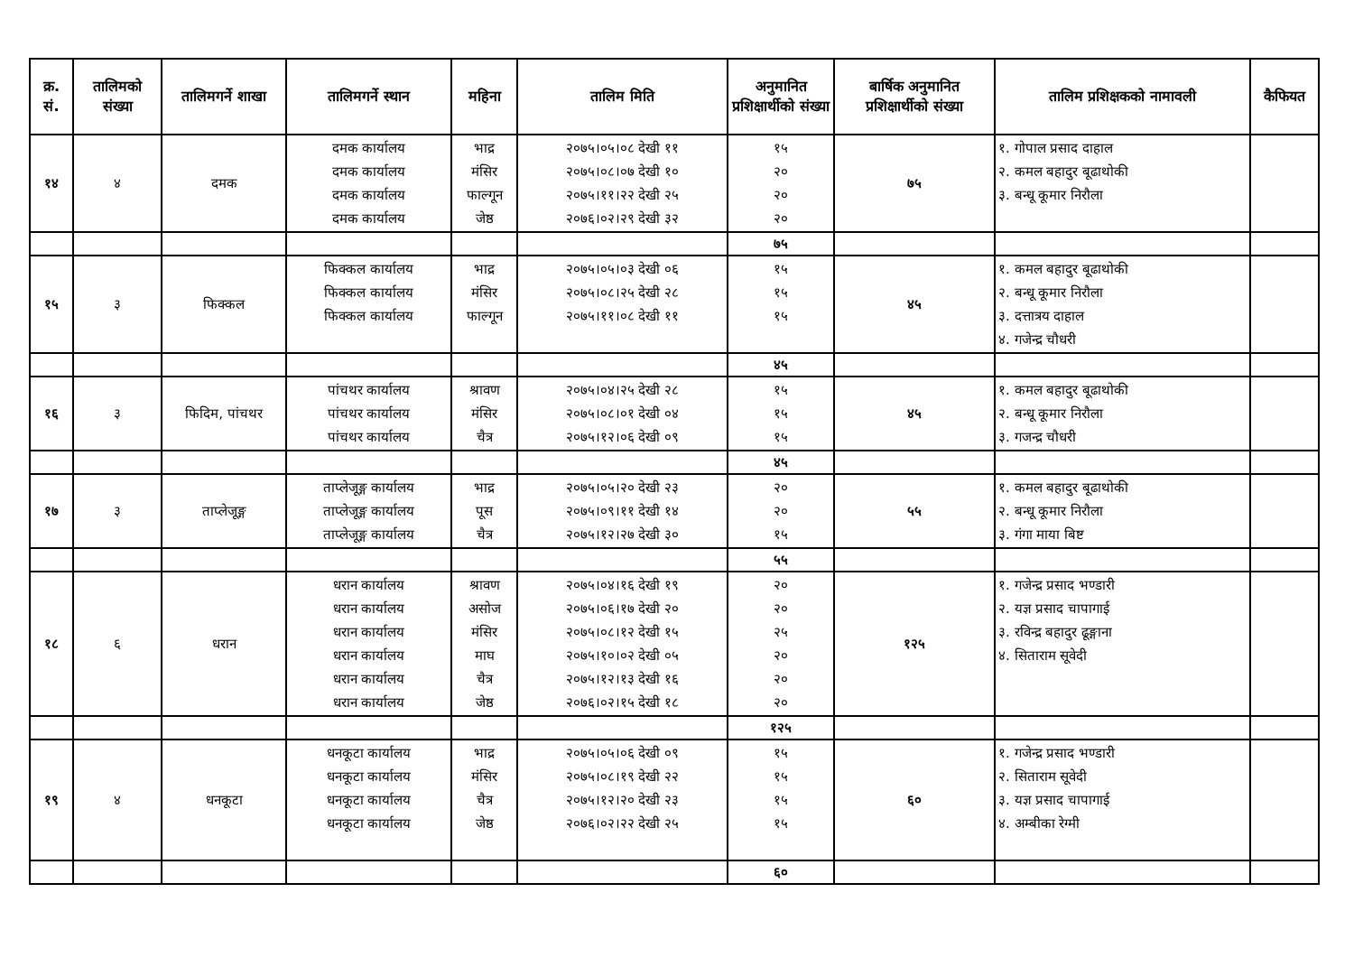| क्र. सं. | तालिमको संख्या | तालिमगर्ने शाखा | तालिमगर्ने स्थान | महिना | तालिम मिति | अनुमानित प्रशिक्षार्थीको संख्या | बार्षिक अनुमानित प्रशिक्षार्थीको संख्या | तालिम प्रशिक्षकको नामावली | कैफियत |
| --- | --- | --- | --- | --- | --- | --- | --- | --- | --- |
| १४ | ४ | दमक | दमक कार्यालय दमक कार्यालय दमक कार्यालय दमक कार्यालय | भाद्र मंसिर फाल्गून जेष्ठ | २०७५।०५।०८ देखी ११ २०७५।०८।०७ देखी १० २०७५।११।२२ देखी २५ २०७६।०२।२९ देखी ३२ | १५ २० २० २० | ७५ | १. गोपाल प्रसाद दाहाल २. कमल बहादुर बूढाथोकी ३. बन्धू कूमार निरौला | |
| | | | | | | ७५ | | | |
| १५ | ३ | फिक्कल | फिक्कल कार्यालय फिक्कल कार्यालय फिक्कल कार्यालय | भाद्र मंसिर फाल्गून | २०७५।०५।०३ देखी ०६ २०७५।०८।२५ देखी २८ २०७५।११।०८ देखी ११ | १५ १५ १५ | ४५ | १. कमल बहादुर बूढाथोकी २. बन्धू कूमार निरौला ३. दत्तात्रय दाहाल ४. गजेन्द्र चौधरी | |
| | | | | | | ४५ | | | |
| १६ | ३ | फिदिम, पांचथर | पांचथर कार्यालय पांचथर कार्यालय पांचथर कार्यालय | श्रावण मंसिर चैत्र | २०७५।०४।२५ देखी २८ २०७५।०८।०१ देखी ०४ २०७५।१२।०६ देखी ०९ | १५ १५ १५ | ४५ | १. कमल बहादुर बूढाथोकी २. बन्धू कूमार निरौला ३. गजन्द्र चौधरी | |
| | | | | | | ४५ | | | |
| १७ | ३ | ताप्लेजूङ्ग | ताप्लेजूङ्ग कार्यालय ताप्लेजूङ्ग कार्यालय ताप्लेजूङ्ग कार्यालय | भाद्र पूस चैत्र | २०७५।०५।२० देखी २३ २०७५।०९।११ देखी १४ २०७५।१२।२७ देखी ३० | २० २० १५ | ५५ | १. कमल बहादुर बूढाथोकी २. बन्धू कूमार निरौला ३. गंगा माया बिष्ट | |
| | | | | | | ५५ | | | |
| १८ | ६ | धरान | धरान कार्यालय धरान कार्यालय धरान कार्यालय धरान कार्यालय धरान कार्यालय धरान कार्यालय | श्रावण असोज मंसिर माघ चैत्र जेष्ठ | २०७५।०४।१६ देखी १९ २०७५।०६।१७ देखी २० २०७५।०८।१२ देखी १५ २०७५।१०।०२ देखी ०५ २०७५।१२।१३ देखी १६ २०७६।०२।१५ देखी १८ | २० २० २५ २० २० २० | १२५ | १. गजेन्द्र प्रसाद भण्डारी २. यज्ञ प्रसाद चापागाई ३. रविन्द्र बहादुर ढूङ्गाना ४. सिताराम सूवेदी | |
| | | | | | | १२५ | | | |
| १९ | ४ | धनकूटा | धनकूटा कार्यालय धनकूटा कार्यालय धनकूटा कार्यालय धनकूटा कार्यालय | भाद्र मंसिर चैत्र जेष्ठ | २०७५।०५।०६ देखी ०९ २०७५।०८।१९ देखी २२ २०७५।१२।२० देखी २३ २०७६।०२।२२ देखी २५ | १५ १५ १५ १५ | ६० | १. गजेन्द्र प्रसाद भण्डारी २. सिताराम सूवेदी ३. यज्ञ प्रसाद चापागाई ४. अम्बीका रेग्मी | |
| | | | | | | ६० | | | |